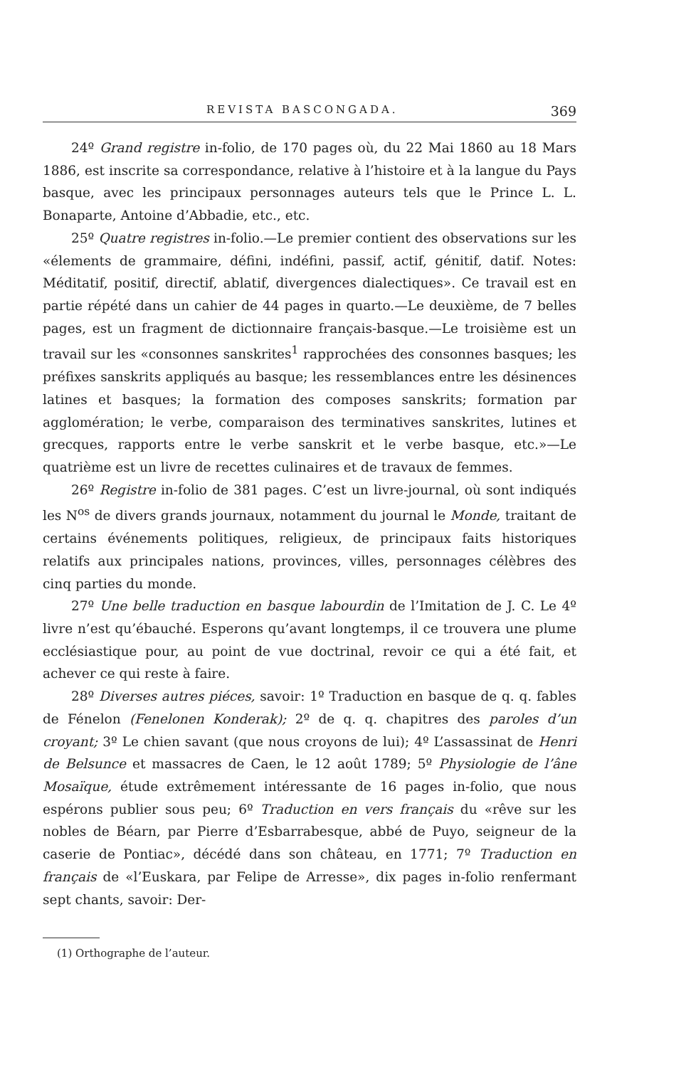REVISTA BASCONGADA. 369
24º Grand registre in-folio, de 170 pages où, du 22 Mai 1860 au 18 Mars 1886, est inscrite sa correspondance, relative à l’histoire et à la langue du Pays basque, avec les principaux personnages auteurs tels que le Prince L. L. Bonaparte, Antoine d’Abbadie, etc., etc.
25º Quatre registres in-folio.—Le premier contient des observations sur les «élements de grammaire, défini, indéfini, passif, actif, génitif, datif. Notes: Méditatif, positif, directif, ablatif, divergences dialectiques». Ce travail est en partie répété dans un cahier de 44 pages in quarto.—Le deuxième, de 7 belles pages, est un fragment de dictionnaire français-basque.—Le troisième est un travail sur les «consonnes sanskrites<sup>1</sup> rapprochées des consonnes basques; les préfixes sanskrits appliqués au basque; les ressemblances entre les désinences latines et basques; la formation des composes sanskrits; formation par agglomération; le verbe, comparaison des terminatives sanskrites, lutines et grecques, rapports entre le verbe sanskrit et le verbe basque, etc.»—Le quatrième est un livre de recettes culinaires et de travaux de femmes.
26º Registre in-folio de 381 pages. C’est un livre-journal, où sont indiqués les N<sup>os</sup> de divers grands journaux, notamment du journal le Monde, traitant de certains événements politiques, religieux, de principaux faits historiques relatifs aux principales nations, provinces, villes, personnages célèbres des cinq parties du monde.
27º Une belle traduction en basque labourdin de l’Imitation de J. C. Le 4º livre n’est qu’ébauché. Esperons qu’avant longtemps, il ce trouvera une plume ecclésiastique pour, au point de vue doctrinal, revoir ce qui a été fait, et achever ce qui reste à faire.
28º Diverses autres piéces, savoir: 1º Traduction en basque de q. q. fables de Fénelon (Fenelonen Konderak); 2º de q. q. chapitres des paroles d’un croyant; 3º Le chien savant (que nous croyons de lui); 4º L’assassinat de Henri de Belsunce et massacres de Caen, le 12 août 1789; 5º Physiologie de l’âne Mosaïque, étude extrêmement intéressante de 16 pages in-folio, que nous espérons publier sous peu; 6º Traduction en vers français du «rêve sur les nobles de Béarn, par Pierre d’Esbarrabesque, abbé de Puyo, seigneur de la caserie de Pontiac», décédé dans son château, en 1771; 7º Traduction en français de «l’Euskara, par Felipe de Arresse», dix pages in-folio renfermant sept chants, savoir: Der-
(1) Orthographe de l’auteur.